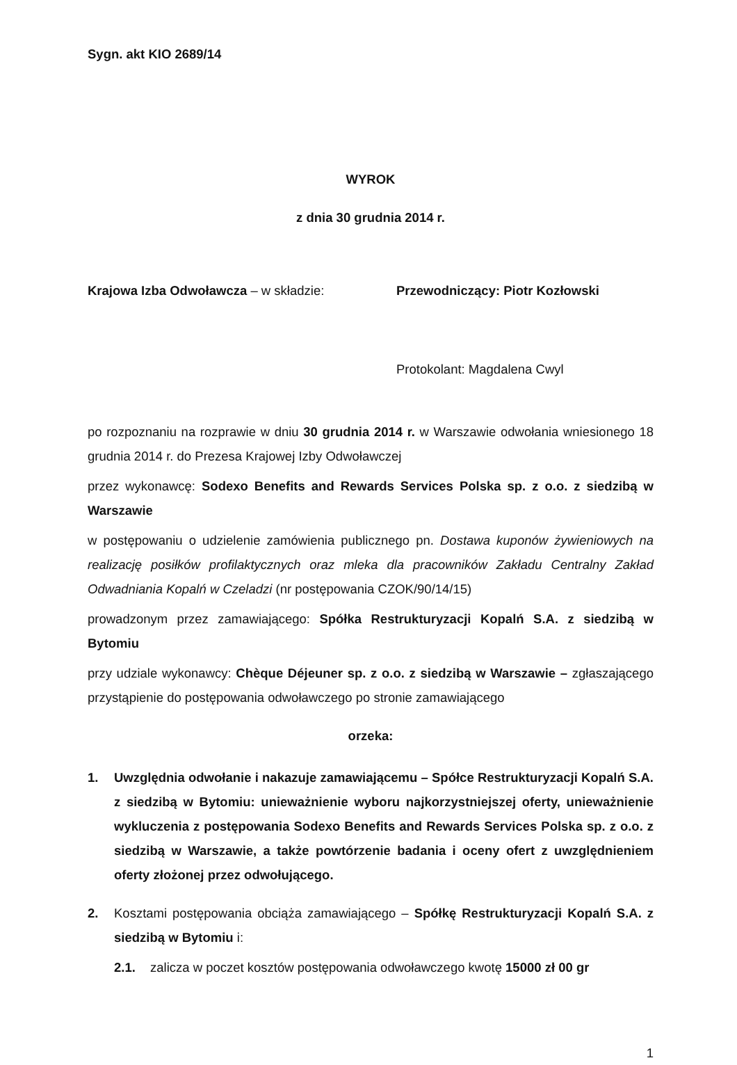Sygn. akt KIO 2689/14
WYROK
z dnia 30 grudnia 2014 r.
Krajowa Izba Odwoławcza – w składzie: Przewodniczący: Piotr Kozłowski
Protokolant: Magdalena Cwyl
po rozpoznaniu na rozprawie w dniu 30 grudnia 2014 r. w Warszawie odwołania wniesionego 18 grudnia 2014 r. do Prezesa Krajowej Izby Odwoławczej
przez wykonawcę: Sodexo Benefits and Rewards Services Polska sp. z o.o. z siedzibą w Warszawie
w postępowaniu o udzielenie zamówienia publicznego pn. Dostawa kuponów żywieniowych na realizację posiłków profilaktycznych oraz mleka dla pracowników Zakładu Centralny Zakład Odwadniania Kopalń w Czeladzi (nr postępowania CZOK/90/14/15)
prowadzonym przez zamawiającego: Spółka Restrukturyzacji Kopalń S.A. z siedzibą w Bytomiu
przy udziale wykonawcy: Chèque Déjeuner sp. z o.o. z siedzibą w Warszawie – zgłaszającego przystąpienie do postępowania odwoławczego po stronie zamawiającego
orzeka:
1. Uwzględnia odwołanie i nakazuje zamawiającemu – Spółce Restrukturyzacji Kopalń S.A. z siedzibą w Bytomiu: unieważnienie wyboru najkorzystniejszej oferty, unieważnienie wykluczenia z postępowania Sodexo Benefits and Rewards Services Polska sp. z o.o. z siedzibą w Warszawie, a także powtórzenie badania i oceny ofert z uwzględnieniem oferty złożonej przez odwołującego.
2. Kosztami postępowania obciąża zamawiającego – Spółkę Restrukturyzacji Kopalń S.A. z siedzibą w Bytomiu i:
2.1. zalicza w poczet kosztów postępowania odwoławczego kwotę 15000 zł 00 gr
1